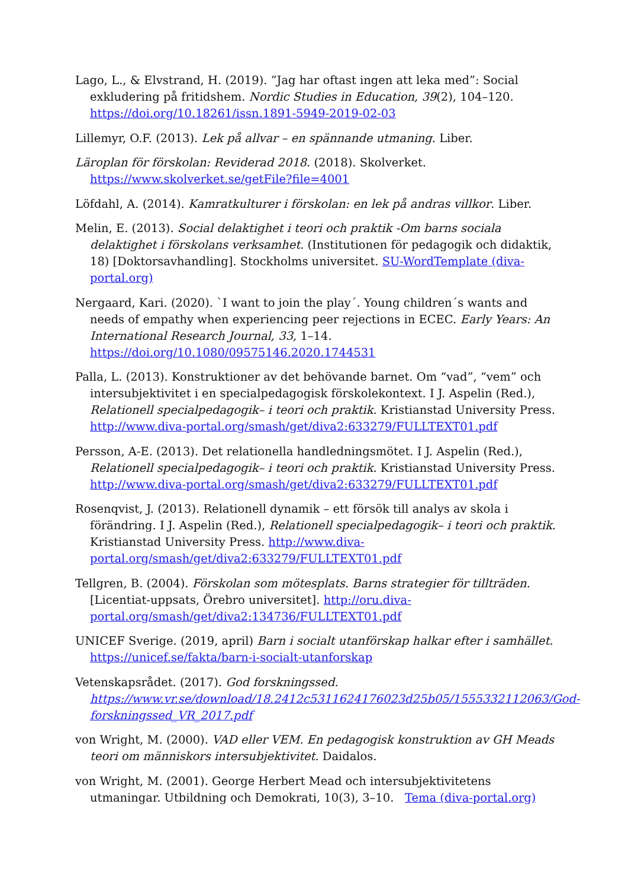Lago, L., & Elvstrand, H. (2019). ”Jag har oftast ingen att leka med”: Social exkludering på fritidshem. Nordic Studies in Education, 39(2), 104–120. https://doi.org/10.18261/issn.1891-5949-2019-02-03
Lillemyr, O.F. (2013). Lek på allvar – en spännande utmaning. Liber.
Läroplan för förskolan: Reviderad 2018. (2018). Skolverket. https://www.skolverket.se/getFile?file=4001
Löfdahl, A. (2014). Kamratkulturer i förskolan: en lek på andras villkor. Liber.
Melin, E. (2013). Social delaktighet i teori och praktik -Om barns sociala delaktighet i förskolans verksamhet. (Institutionen för pedagogik och didaktik, 18) [Doktorsavhandling]. Stockholms universitet. SU-WordTemplate (diva-portal.org)
Nergaard, Kari. (2020). `I want to join the play´. Young children´s wants and needs of empathy when experiencing peer rejections in ECEC. Early Years: An International Research Journal, 33, 1–14. https://doi.org/10.1080/09575146.2020.1744531
Palla, L. (2013). Konstruktioner av det behövande barnet. Om “vad”, “vem” och intersubjektivitet i en specialpedagogisk förskolekontext. I J. Aspelin (Red.), Relationell specialpedagogik– i teori och praktik. Kristianstad University Press. http://www.diva-portal.org/smash/get/diva2:633279/FULLTEXT01.pdf
Persson, A-E. (2013). Det relationella handledningsmötet. I J. Aspelin (Red.), Relationell specialpedagogik– i teori och praktik. Kristianstad University Press. http://www.diva-portal.org/smash/get/diva2:633279/FULLTEXT01.pdf
Rosenqvist, J. (2013). Relationell dynamik – ett försök till analys av skola i förändring. I J. Aspelin (Red.), Relationell specialpedagogik– i teori och praktik. Kristianstad University Press. http://www.diva-portal.org/smash/get/diva2:633279/FULLTEXT01.pdf
Tellgren, B. (2004). Förskolan som mötesplats. Barns strategier för tillträden. [Licentiat-uppsats, Örebro universitet]. http://oru.diva-portal.org/smash/get/diva2:134736/FULLTEXT01.pdf
UNICEF Sverige. (2019, april) Barn i socialt utanförskap halkar efter i samhället. https://unicef.se/fakta/barn-i-socialt-utanforskap
Vetenskapsrådet. (2017). God forskningssed. https://www.vr.se/download/18.2412c5311624176023d25b05/1555332112063/God-forskningssed_VR_2017.pdf
von Wright, M. (2000). VAD eller VEM. En pedagogisk konstruktion av GH Meads teori om människors intersubjektivitet. Daidalos.
von Wright, M. (2001). George Herbert Mead och intersubjektivitetens utmaningar. Utbildning och Demokrati, 10(3), 3–10. Tema (diva-portal.org)